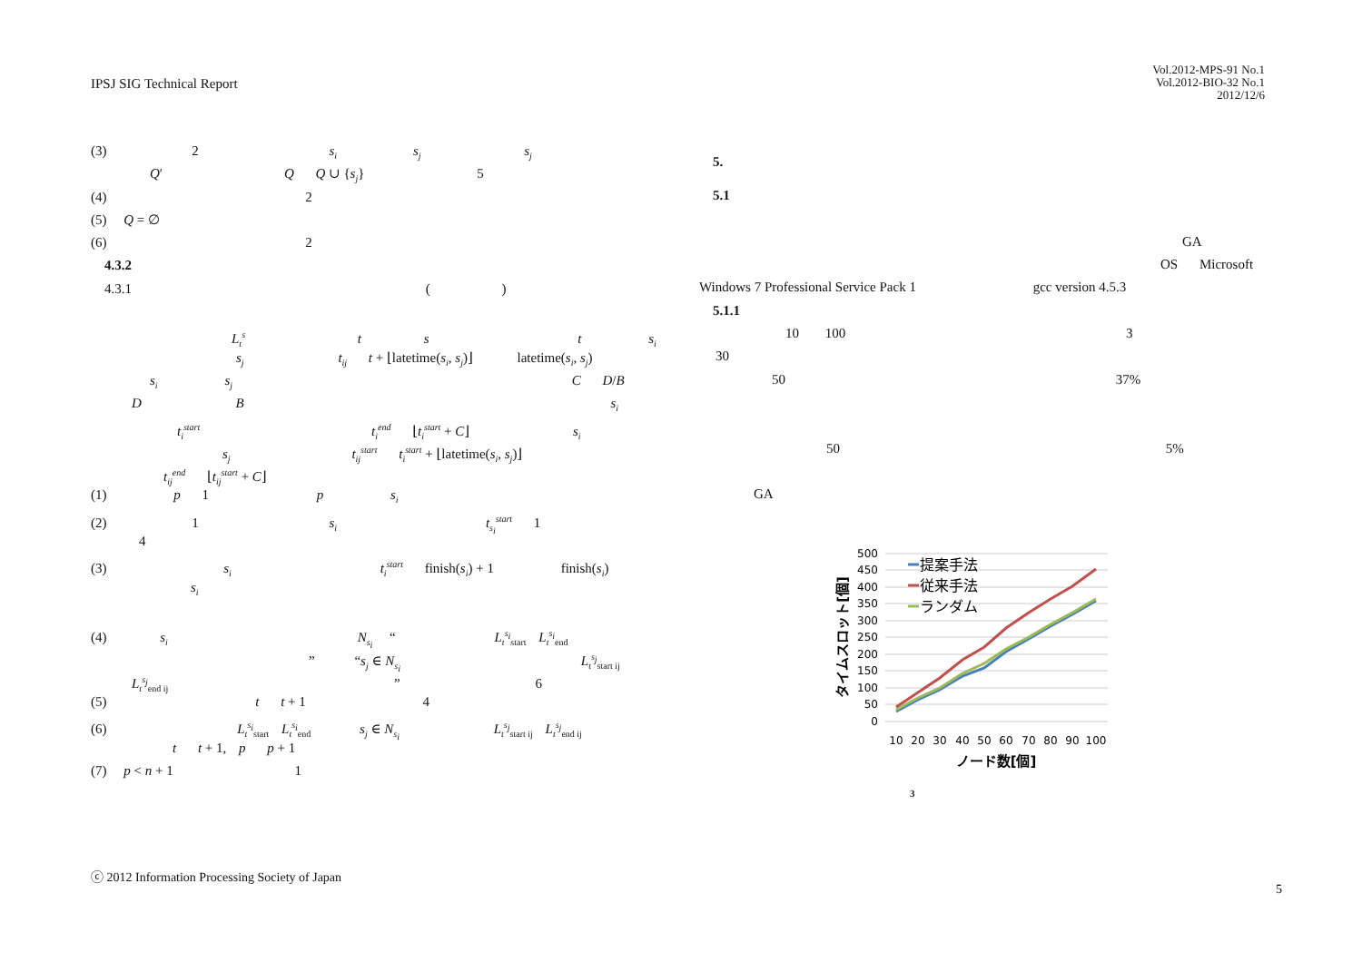IPSJ SIG Technical Report
Vol.2012-MPS-91 No.1
Vol.2012-BIO-32 No.1
2012/12/6
(3) 2 s<sub>i</sub> s<sub>j</sub> s<sub>j</sub>
Q′ Q Q ∪ {s<sub>j</sub>} 5
(4) 2
(5) Q = ∅
(6) 2
4.3.2
4.3.1 ( )
L<sub>t</sub><sup>s</sup> t s t s<sub>i</sub>
s<sub>j</sub> t<sub>ij</sub> t + ⌊latetime(s<sub>i</sub>, s<sub>j</sub>)⌋ latetime(s<sub>i</sub>, s<sub>j</sub>)
s<sub>i</sub> s<sub>j</sub> C D/B
D B s<sub>i</sub>
t<sub>i</sub><sup>start</sup> t<sub>i</sub><sup>end</sup> ⌊t<sub>i</sub><sup>start</sup> + C⌋ s<sub>i</sub>
s<sub>j</sub> t<sub>ij</sub><sup>start</sup> t<sub>i</sub><sup>start</sup> + ⌊latetime(s<sub>i</sub>, s<sub>j</sub>)⌋
t<sub>ij</sub><sup>end</sup> ⌊t<sub>ij</sub><sup>start</sup> + C⌋
(1) p 1 p s<sub>i</sub>
(2) 1 s<sub>i</sub> t<sub>s<sub>i</sub></sub><sup>start</sup> 1
4
(3) s<sub>i</sub> t<sub>i</sub><sup>start</sup> finish(s<sub>i</sub>) + 1 finish(s<sub>i</sub>)
s<sub>i</sub>
(4) s<sub>i</sub> N<sub>s<sub>i</sub></sub> “ L<sub>t</sub><sup>s<sub>i</sub></sup><sub>start</sub> L<sub>t</sub><sup>s<sub>i</sub></sup><sub>end</sub>
” “s<sub>j</sub> ∈ N<sub>s<sub>i</sub></sub> L<sub>t</sub><sup>s<sub>j</sub></sup><sub>start ij</sub>
L<sub>t</sub><sup>s<sub>j</sub></sup><sub>end ij</sub> ” 6
(5) t t + 1 4
(6) L<sub>t</sub><sup>s<sub>i</sub></sup><sub>start</sub> L<sub>t</sub><sup>s<sub>i</sub></sup><sub>end</sub> s<sub>j</sub> ∈ N<sub>s<sub>i</sub></sub> L<sub>t</sub><sup>s<sub>j</sub></sup><sub>start ij</sub> L<sub>t</sub><sup>s<sub>j</sub></sup><sub>end ij</sub>
t t + 1, p p + 1
(7) p < n + 1 1
5.
5.1
GA
OS Microsoft
Windows 7 Professional Service Pack 1 gcc version 4.5.3
5.1.1
10 100 3
30
50 37%
50 5%
GA
500
450
400
350
300
250
200
150
100
50
0
10
20
30
40
50
60
70
80
90
100
ノード数[個]
タイムスロット[個]
提案手法
従来手法
ランダム
3
ⓒ 2012 Information Processing Society of Japan
5